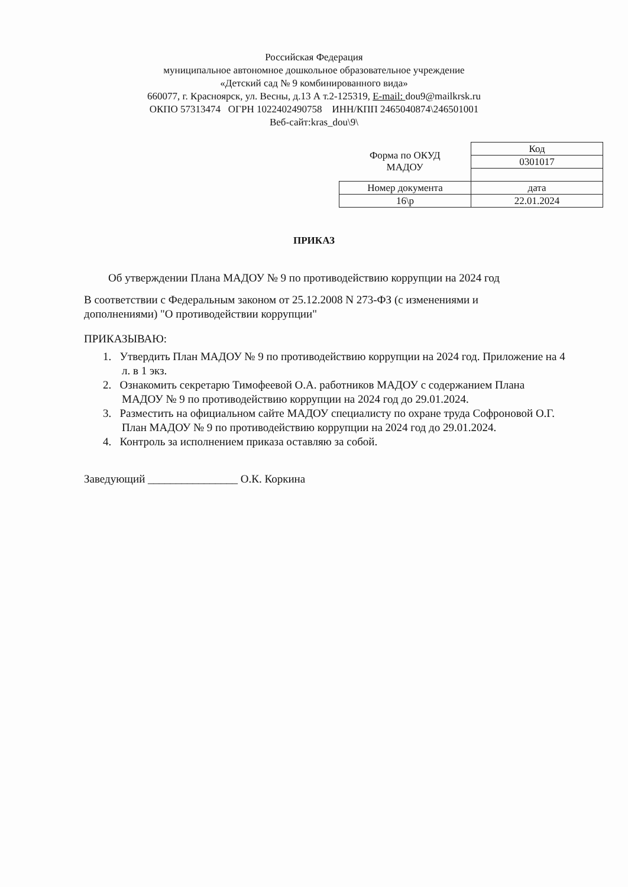Российская Федерация
муниципальное автономное дошкольное образовательное учреждение
«Детский сад № 9 комбинированного вида»
660077, г. Красноярск, ул. Весны, д.13 А т.2-125319, E-mail: dou9@mailkrsk.ru
ОКПО 57313474 ОГРН 1022402490758 ИНН/КПП 2465040874\246501001
Веб-сайт:kras_dou\9\
| Форма по ОКУД МАДОУ | Код |
| | 0301017 |
| Номер документа | дата |
| 16\р | 22.01.2024 |
ПРИКАЗ
Об утверждении Плана МАДОУ № 9 по противодействию коррупции на 2024 год
В соответствии с Федеральным законом от 25.12.2008 N 273-ФЗ (с изменениями и дополнениями) "О противодействии коррупции"
ПРИКАЗЫВАЮ:
1. Утвердить План МАДОУ № 9 по противодействию коррупции на 2024 год. Приложение на 4 л. в 1 экз.
2. Ознакомить секретарю Тимофеевой О.А. работников МАДОУ с содержанием Плана МАДОУ № 9 по противодействию коррупции на 2024 год до 29.01.2024.
3. Разместить на официальном сайте МАДОУ специалисту по охране труда Софроновой О.Г. План МАДОУ № 9 по противодействию коррупции на 2024 год до 29.01.2024.
4. Контроль за исполнением приказа оставляю за собой.
Заведующий ________________ О.К. Коркина